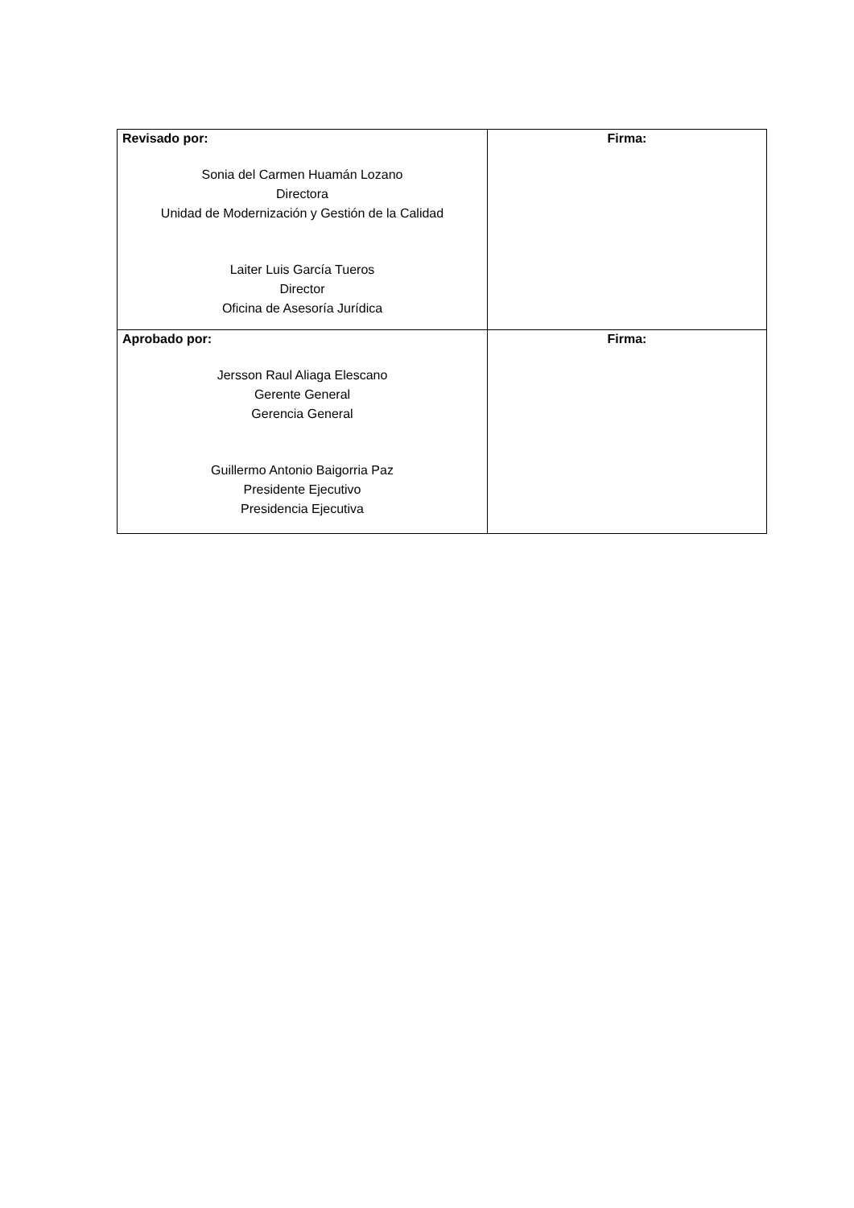| Revisado por: Sonia del Carmen Huamán Lozano Directora Unidad de Modernización y Gestión de la Calidad Laiter Luis García Tueros Director Oficina de Asesoría Jurídica | Firma: |
| Aprobado por: Jersson Raul Aliaga Elescano Gerente General Gerencia General Guillermo Antonio Baigorria Paz Presidente Ejecutivo Presidencia Ejecutiva | Firma: |